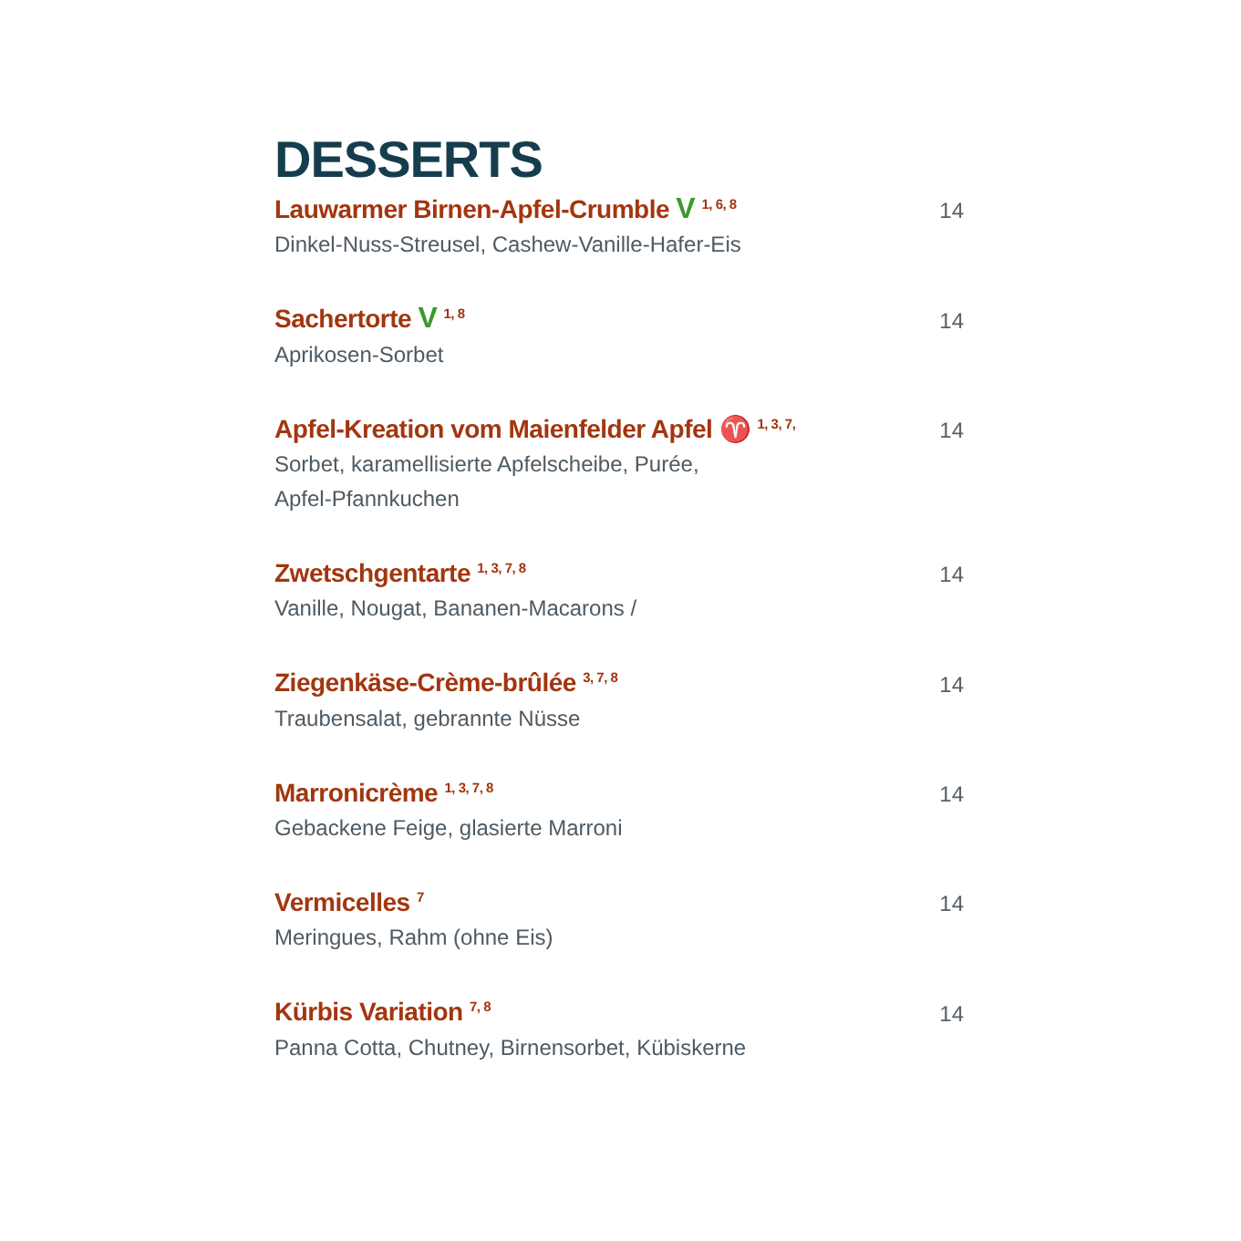DESSERTS
Lauwarmer Birnen-Apfel-Crumble V <sup>1, 6, 8</sup> 14
Dinkel-Nuss-Streusel, Cashew-Vanille-Hafer-Eis
Sachertorte V <sup>1, 8</sup> 14
Aprikosen-Sorbet
Apfel-Kreation vom Maienfelder Apfel ♈ <sup>1, 3, 7,</sup> 14
Sorbet, karamellisierte Apfelscheibe, Purée,
Apfel-Pfannkuchen
Zwetschgentarte <sup>1, 3, 7, 8</sup> 14
Vanille, Nougat, Bananen-Macarons /
Ziegenkäse-Crème-brûlée <sup>3, 7, 8</sup> 14
Traubensalat, gebrannte Nüsse
Marronicrème <sup>1, 3, 7, 8</sup> 14
Gebackene Feige, glasierte Marroni
Vermicelles <sup>7</sup> 14
Meringues, Rahm (ohne Eis)
Kürbis Variation <sup>7, 8</sup> 14
Panna Cotta, Chutney, Birnensorbet, Kübiskerne